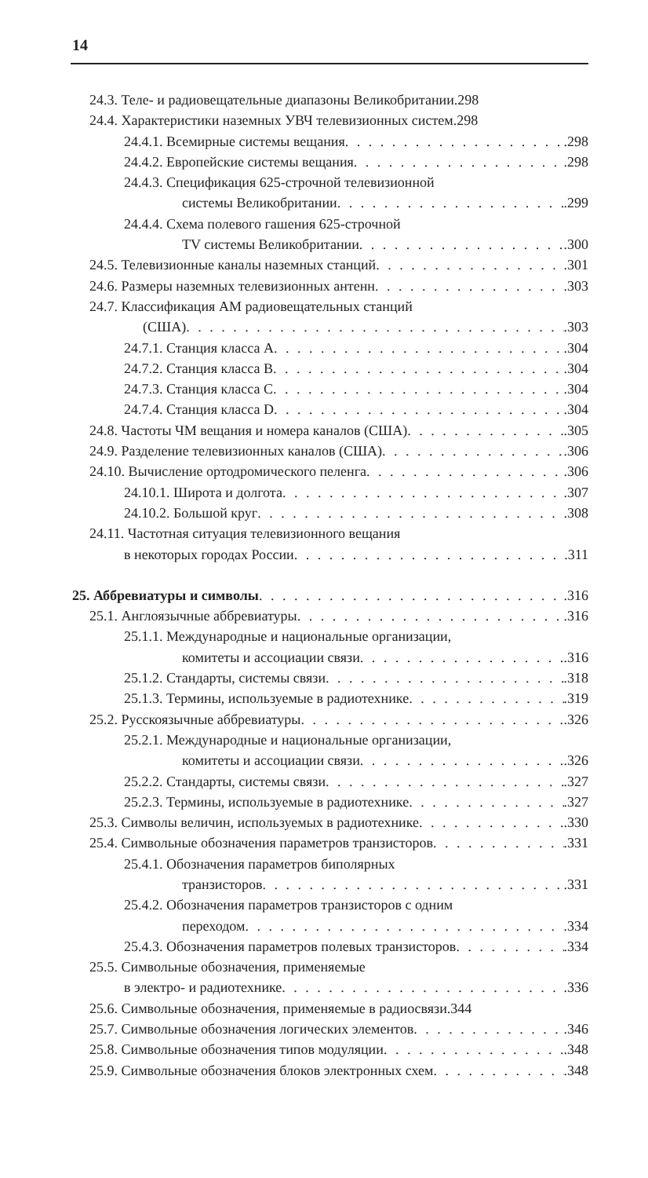14
24.3. Теле- и радиовещательные диапазоны Великобритании .298
24.4. Характеристики наземных УВЧ телевизионных систем .298
24.4.1. Всемирные системы вещания .298
24.4.2. Европейские системы вещания .298
24.4.3. Спецификация 625-строчной телевизионной
системы Великобритании .299
24.4.4. Схема полевого гашения 625-строчной
TV системы Великобритании .300
24.5. Телевизионные каналы наземных станций .301
24.6. Размеры наземных телевизионных антенн .303
24.7. Классификация АМ радиовещательных станций
(США) .303
24.7.1. Станция класса A .304
24.7.2. Станция класса B .304
24.7.3. Станция класса C .304
24.7.4. Станция класса D .304
24.8. Частоты ЧМ вещания и номера каналов (США) .305
24.9. Разделение телевизионных каналов (США) .306
24.10. Вычисление ортодромического пеленга .306
24.10.1. Широта и долгота .307
24.10.2. Большой круг .308
24.11. Частотная ситуация телевизионного вещания
в некоторых городах России .311
25. Аббревиатуры и символы .316
25.1. Англоязычные аббревиатуры .316
25.1.1. Международные и национальные организации,
комитеты и ассоциации связи .316
25.1.2. Стандарты, системы связи .318
25.1.3. Термины, используемые в радиотехнике .319
25.2. Русскоязычные аббревиатуры .326
25.2.1. Международные и национальные организации,
комитеты и ассоциации связи .326
25.2.2. Стандарты, системы связи .327
25.2.3. Термины, используемые в радиотехнике .327
25.3. Символы величин, используемых в радиотехнике .330
25.4. Символьные обозначения параметров транзисторов .331
25.4.1. Обозначения параметров биполярных
транзисторов .331
25.4.2. Обозначения параметров транзисторов с одним
переходом .334
25.4.3. Обозначения параметров полевых транзисторов .334
25.5. Символьные обозначения, применяемые
в электро- и радиотехнике .336
25.6. Символьные обозначения, применяемые в радиосвязи .344
25.7. Символьные обозначения логических элементов .346
25.8. Символьные обозначения типов модуляции .348
25.9. Символьные обозначения блоков электронных схем .348